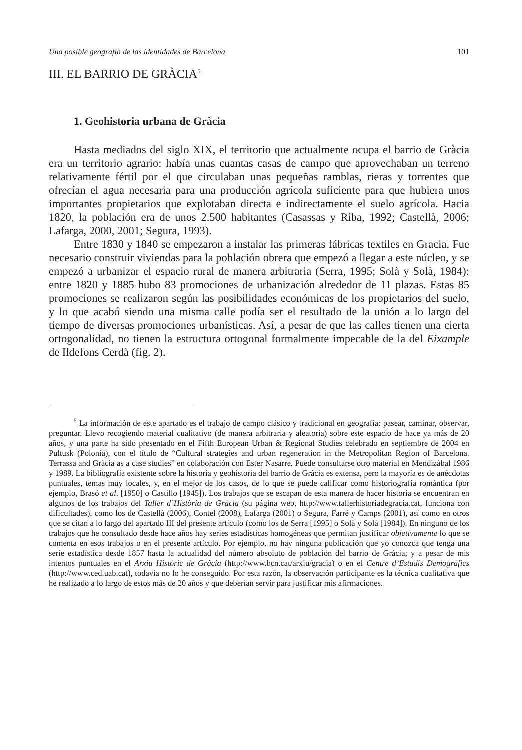Una posible geografia de las identidades de Barcelona 101
III. EL BARRIO DE GRÀCIA<sup>5</sup>
1. Geohistoria urbana de Gràcia
Hasta mediados del siglo XIX, el territorio que actualmente ocupa el barrio de Gràcia era un territorio agrario: había unas cuantas casas de campo que aprovechaban un terreno relativamente fértil por el que circulaban unas pequeñas ramblas, rieras y torrentes que ofrecían el agua necesaria para una producción agrícola suficiente para que hubiera unos importantes propietarios que explotaban directa e indirectamente el suelo agrícola. Hacia 1820, la población era de unos 2.500 habitantes (Casassas y Riba, 1992; Castellà, 2006; Lafarga, 2000, 2001; Segura, 1993).
Entre 1830 y 1840 se empezaron a instalar las primeras fábricas textiles en Gracia. Fue necesario construir viviendas para la población obrera que empezó a llegar a este núcleo, y se empezó a urbanizar el espacio rural de manera arbitraria (Serra, 1995; Solà y Solà, 1984): entre 1820 y 1885 hubo 83 promociones de urbanización alrededor de 11 plazas. Estas 85 promociones se realizaron según las posibilidades económicas de los propietarios del suelo, y lo que acabó siendo una misma calle podía ser el resultado de la unión a lo largo del tiempo de diversas promociones urbanísticas. Así, a pesar de que las calles tienen una cierta ortogonalidad, no tienen la estructura ortogonal formalmente impecable de la del Eixample de Ildefons Cerdà (fig. 2).
<sup>5</sup> La información de este apartado es el trabajo de campo clásico y tradicional en geografía: pasear, caminar, observar, preguntar. Llevo recogiendo material cualitativo (de manera arbitraria y aleatoria) sobre este espacio de hace ya más de 20 años, y una parte ha sido presentado en el Fifth European Urban & Regional Studies celebrado en septiembre de 2004 en Pultusk (Polonia), con el título de “Cultural strategies and urban regeneration in the Metropolitan Region of Barcelona. Terrassa and Gràcia as a case studies” en colaboración con Ester Nasarre. Puede consultarse otro material en Mendizàbal 1986 y 1989. La bibliografía existente sobre la historia y geohistoria del barrio de Gràcia es extensa, pero la mayoría es de anécdotas puntuales, temas muy locales, y, en el mejor de los casos, de lo que se puede calificar como historiografía romántica (por ejemplo, Brasó et al. [1950] o Castillo [1945]). Los trabajos que se escapan de esta manera de hacer historia se encuentran en algunos de los trabajos del Taller d’Història de Gràcia (su página web, http://www.tallerhistoriadegracia.cat, funciona con dificultades), como los de Castellà (2006), Contel (2008), Lafarga (2001) o Segura, Farré y Camps (2001), así como en otros que se citan a lo largo del apartado III del presente artículo (como los de Serra [1995] o Solà y Solà [1984]). En ninguno de los trabajos que he consultado desde hace años hay series estadísticas homogéneas que permitan justificar objetivamente lo que se comenta en esos trabajos o en el presente artículo. Por ejemplo, no hay ninguna publicación que yo conozca que tenga una serie estadística desde 1857 hasta la actualidad del número absoluto de población del barrio de Gràcia; y a pesar de mis intentos puntuales en el Arxiu Històric de Gràcia (http://www.bcn.cat/arxiu/gracia) o en el Centre d’Estudis Demogràfics (http://www.ced.uab.cat), todavía no lo he conseguido. Por esta razón, la observación participante es la técnica cualitativa que he realizado a lo largo de estos más de 20 años y que deberían servir para justificar mis afirmaciones.